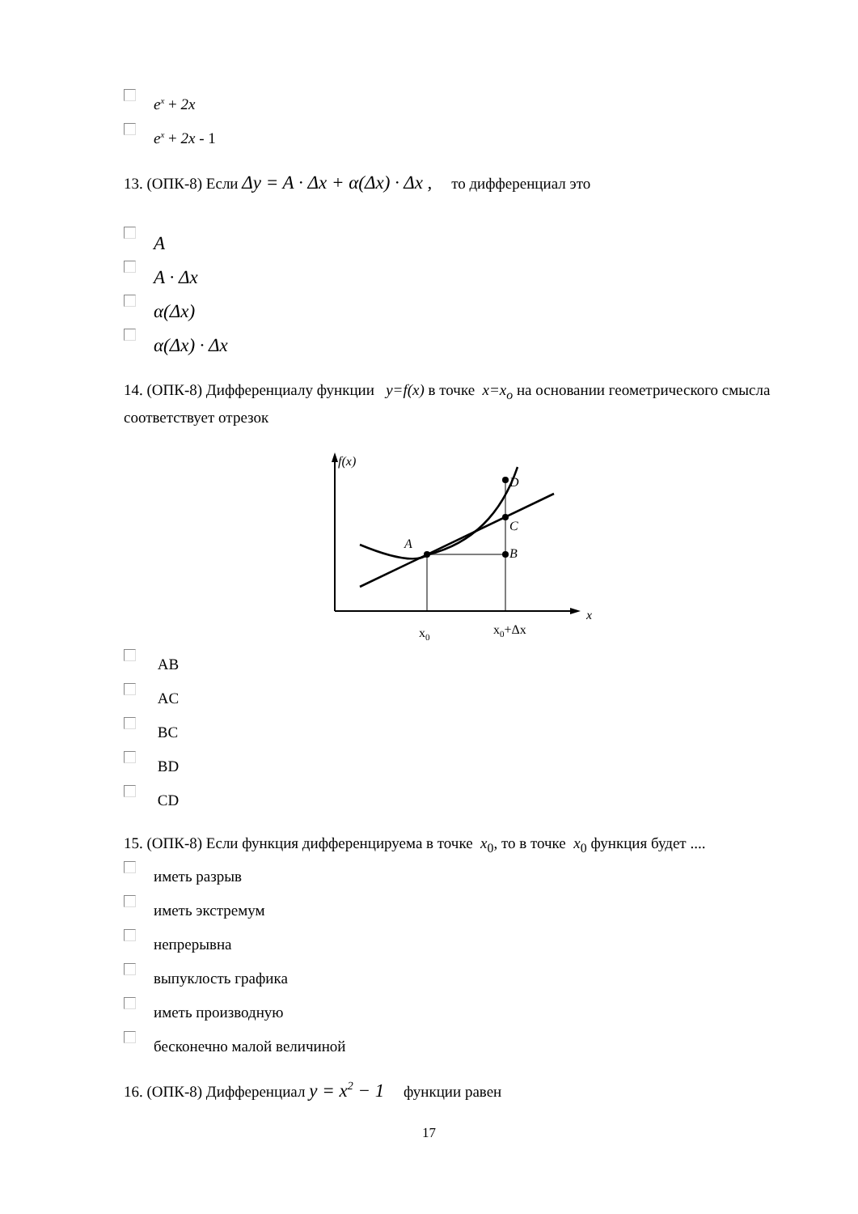e<sup>x</sup> + 2x
e<sup>x</sup> + 2x - 1
13. (ОПК-8) Если Δy = A · Δx + α(Δx) · Δx , то дифференциал это
A
A · Δx
α(Δx)
α(Δx) · Δx
14. (ОПК-8) Дифференциалу функции y=f(x) в точке x=x<sub>o</sub> на основании геометрического смысла соответствует отрезок
f(x)
A
B
C
D
x
x0
x0+Δx
AB
AC
BC
BD
CD
15. (ОПК-8) Если функция дифференцируема в точке x<sub>0</sub>, то в точке x<sub>0</sub> функция будет ....
иметь разрыв
иметь экстремум
непрерывна
выпуклость графика
иметь производную
бесконечно малой величиной
16. (ОПК-8) Дифференциал y = x<sup>2</sup> − 1 функции равен
17